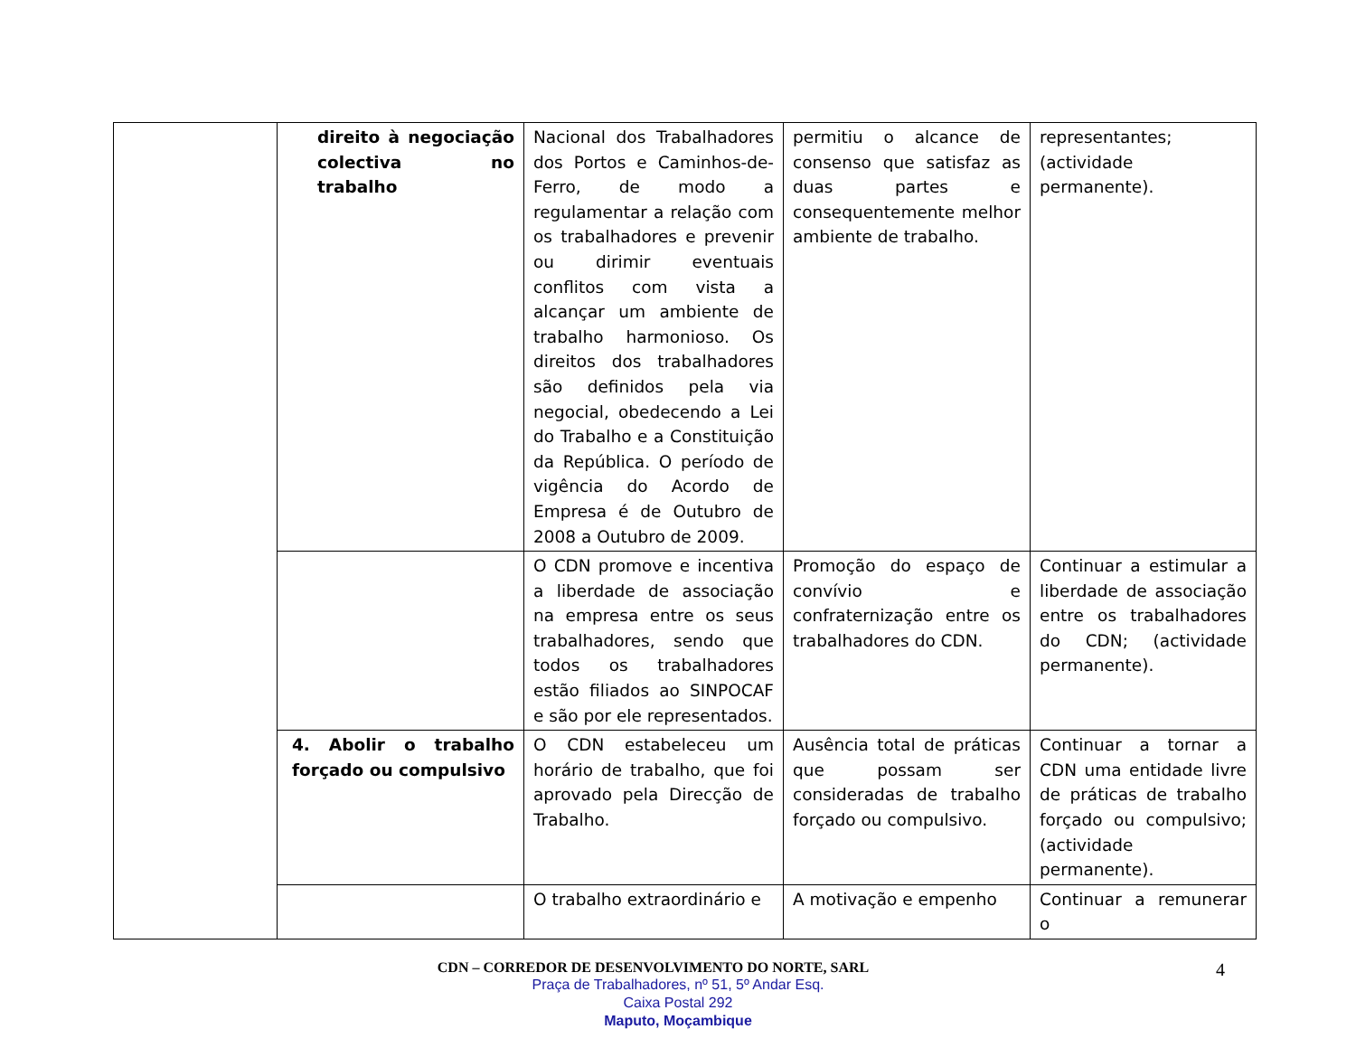| | direito à negociação colectiva no trabalho | Nacional dos Trabalhadores dos Portos e Caminhos-de-Ferro, de modo a regulamentar a relação com os trabalhadores e prevenir ou dirimir eventuais conflitos com vista a alcançar um ambiente de trabalho harmonioso. Os direitos dos trabalhadores são definidos pela via negocial, obedecendo a Lei do Trabalho e a Constituição da República. O período de vigência do Acordo de Empresa é de Outubro de 2008 a Outubro de 2009. | permitiu o alcance de consenso que satisfaz as duas partes e consequentemente melhor ambiente de trabalho. | representantes; (actividade permanente). |
| | | O CDN promove e incentiva a liberdade de associação na empresa entre os seus trabalhadores, sendo que todos os trabalhadores estão filiados ao SINPOCAF e são por ele representados. | Promoção do espaço de convívio e confraternização entre os trabalhadores do CDN. | Continuar a estimular a liberdade de associação entre os trabalhadores do CDN; (actividade permanente). |
| | 4. Abolir o trabalho forçado ou compulsivo | O CDN estabeleceu um horário de trabalho, que foi aprovado pela Direcção de Trabalho. | Ausência total de práticas que possam ser consideradas de trabalho forçado ou compulsivo. | Continuar a tornar a CDN uma entidade livre de práticas de trabalho forçado ou compulsivo; (actividade permanente). |
| | | O trabalho extraordinário e | A motivação e empenho | Continuar a remunerar o |
CDN – CORREDOR DE DESENVOLVIMENTO DO NORTE, SARL
4
Praça de Trabalhadores, nº 51, 5º Andar Esq.
Caixa Postal 292
Maputo, Moçambique